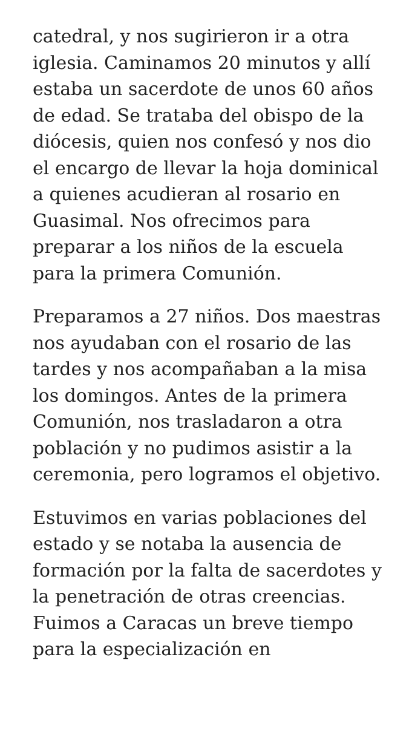catedral, y nos sugirieron ir a otra iglesia. Caminamos 20 minutos y allí estaba un sacerdote de unos 60 años de edad. Se trataba del obispo de la diócesis, quien nos confesó y nos dio el encargo de llevar la hoja dominical a quienes acudieran al rosario en Guasimal. Nos ofrecimos para preparar a los niños de la escuela para la primera Comunión.
Preparamos a 27 niños. Dos maestras nos ayudaban con el rosario de las tardes y nos acompañaban a la misa los domingos. Antes de la primera Comunión, nos trasladaron a otra población y no pudimos asistir a la ceremonia, pero logramos el objetivo.
Estuvimos en varias poblaciones del estado y se notaba la ausencia de formación por la falta de sacerdotes y la penetración de otras creencias. Fuimos a Caracas un breve tiempo para la especialización en